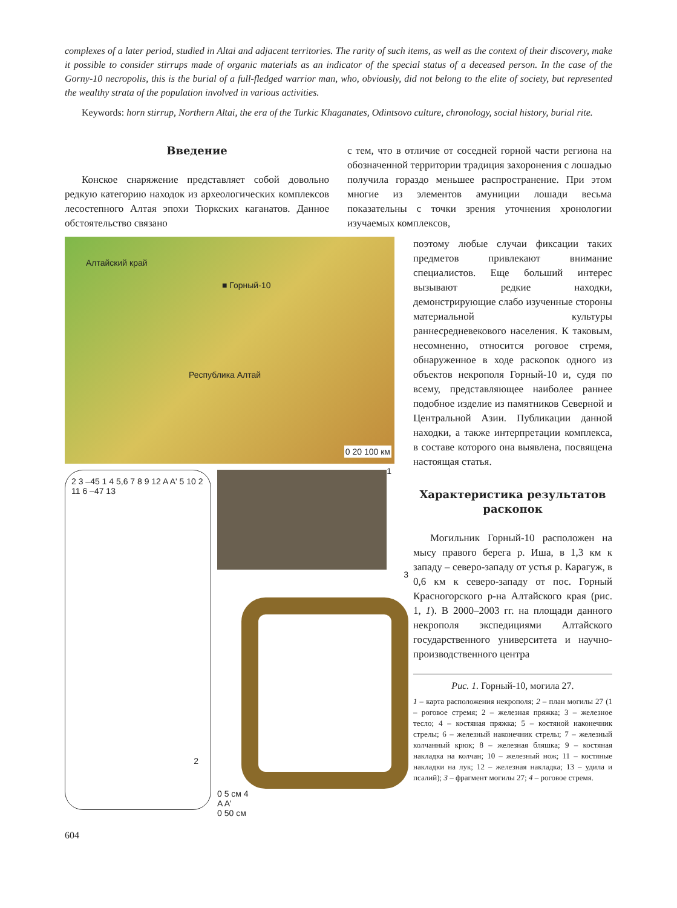complexes of a later period, studied in Altai and adjacent territories. The rarity of such items, as well as the context of their discovery, make it possible to consider stirrups made of organic materials as an indicator of the special status of a deceased person. In the case of the Gorny-10 necropolis, this is the burial of a full-fledged warrior man, who, obviously, did not belong to the elite of society, but represented the wealthy strata of the population involved in various activities.
Keywords: horn stirrup, Northern Altai, the era of the Turkic Khaganates, Odintsovo culture, chronology, social history, burial rite.
Введение
Конское снаряжение представляет собой довольно редкую категорию находок из археологических комплексов лесостепного Алтая эпохи Тюркских каганатов. Данное обстоятельство связано
с тем, что в отличие от соседней горной части региона на обозначенной территории традиция захоронения с лошадью получила гораздо меньшее распространение. При этом многие из элементов амуниции лошади весьма показательны с точки зрения уточнения хронологии изучаемых комплексов,
Алтайский край
■ Горный-10
Республика Алтай
0 20 100 км
1
2 3 –45 1 4 5,6 7 8 9 12 A A' 5 10 2 11 6 –47 13
2
3
0 5 см 4
A A'
0 50 см
поэтому любые случаи фиксации таких предметов привлекают внимание специалистов. Еще больший интерес вызывают редкие находки, демонстрирующие слабо изученные стороны материальной культуры раннесредневекового населения. К таковым, несомненно, относится роговое стремя, обнаруженное в ходе раскопок одного из объектов некрополя Горный-10 и, судя по всему, представляющее наиболее раннее подобное изделие из памятников Северной и Центральной Азии. Публикации данной находки, а также интерпретации комплекса, в составе которого она выявлена, посвящена настоящая статья.
Характеристика результатов раскопок
Могильник Горный-10 расположен на мысу правого берега р. Иша, в 1,3 км к западу – северо-западу от устья р. Карагуж, в 0,6 км к северо-западу от пос. Горный Красногорского р-на Алтайского края (рис. 1, 1). В 2000–2003 гг. на площади данного некрополя экспедициями Алтайского государственного университета и научно-производственного центра
Рис. 1. Горный-10, могила 27.
1 – карта расположения некрополя; 2 – план могилы 27 (1 – роговое стремя; 2 – железная пряжка; 3 – железное тесло; 4 – костяная пряжка; 5 – костяной наконечник стрелы; 6 – железный наконечник стрелы; 7 – железный колчанный крюк; 8 – железная бляшка; 9 – костяная накладка на колчан; 10 – железный нож; 11 – костяные накладки на лук; 12 – железная накладка; 13 – удила и псалий); 3 – фрагмент могилы 27; 4 – роговое стремя.
604